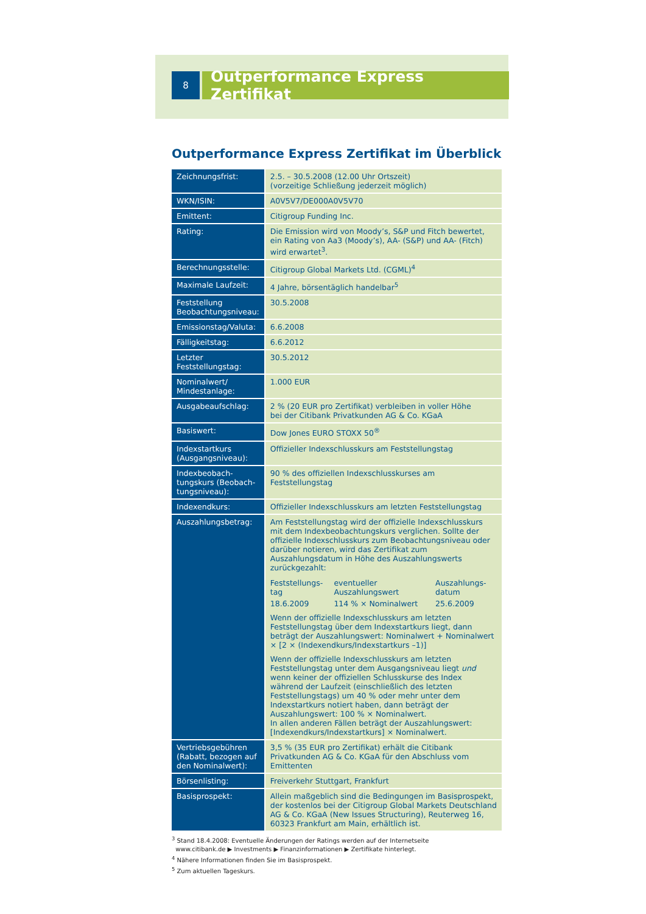8
Outperformance Express Zertifikat
Outperformance Express Zertifikat im Überblick
| Zeichnungsfrist: | 2.5. – 30.5.2008 (12.00 Uhr Ortszeit) (vorzeitige Schließung jederzeit möglich) |
| WKN/ISIN: | A0V5V7/DE000A0V5V70 |
| Emittent: | Citigroup Funding Inc. |
| Rating: | Die Emission wird von Moody’s, S&P und Fitch bewertet, ein Rating von Aa3 (Moody’s), AA- (S&P) und AA- (Fitch) wird erwartet<sup>3</sup>. |
| Berechnungsstelle: | Citigroup Global Markets Ltd. (CGML)<sup>4</sup> |
| Maximale Laufzeit: | 4 Jahre, börsentäglich handelbar<sup>5</sup> |
| Feststellung Beobachtungsniveau: | 30.5.2008 |
| Emissionstag/Valuta: | 6.6.2008 |
| Fälligkeitstag: | 6.6.2012 |
| Letzter Feststellungstag: | 30.5.2012 |
| Nominalwert/ Mindestanlage: | 1.000 EUR |
| Ausgabeaufschlag: | 2 % (20 EUR pro Zertifikat) verbleiben in voller Höhe bei der Citibank Privatkunden AG & Co. KGaA |
| Basiswert: | Dow Jones EURO STOXX 50<sup>®</sup> |
| Indexstartkurs (Ausgangsniveau): | Offizieller Indexschlusskurs am Feststellungstag |
| Indexbeobach-tungskurs (Beobach-tungsniveau): | 90 % des offiziellen Indexschlusskurses am Feststellungstag |
| Indexendkurs: | Offizieller Indexschlusskurs am letzten Feststellungstag |
| Auszahlungsbetrag: | Am Feststellungstag wird der offizielle Indexschlusskurs mit dem Indexbeobachtungskurs verglichen. Sollte der offizielle Indexschlusskurs zum Beobachtungsniveau oder darüber notieren, wird das Zertifikat zum Auszahlungsdatum in Höhe des Auszahlungswerts zurückgezahlt: / Feststellungs- tag / eventueller Auszahlungswert / Auszahlungs- datum / / 18.6.2009 / 114 % × Nominalwert / 25.6.2009 / Wenn der offizielle Indexschlusskurs am letzten Feststellungstag über dem Indexstartkurs liegt, dann beträgt der Auszahlungswert: Nominalwert + Nominalwert × [2 × (Indexendkurs/Indexstartkurs –1)] Wenn der offizielle Indexschlusskurs am letzten Feststellungstag unter dem Ausgangsniveau liegt und wenn keiner der offiziellen Schlusskurse des Index während der Laufzeit (einschließlich des letzten Feststellungstags) um 40 % oder mehr unter dem Indexstartkurs notiert haben, dann beträgt der Auszahlungswert: 100 % × Nominalwert. In allen anderen Fällen beträgt der Auszahlungswert: [Indexendkurs/Indexstartkurs] × Nominalwert. |
| Vertriebsgebühren (Rabatt, bezogen auf den Nominalwert): | 3,5 % (35 EUR pro Zertifikat) erhält die Citibank Privatkunden AG & Co. KGaA für den Abschluss vom Emittenten |
| Börsenlisting: | Freiverkehr Stuttgart, Frankfurt |
| Basisprospekt: | Allein maßgeblich sind die Bedingungen im Basisprospekt, der kostenlos bei der Citigroup Global Markets Deutschland AG & Co. KGaA (New Issues Structuring), Reuterweg 16, 60323 Frankfurt am Main, erhältlich ist. |
<sup>3</sup> Stand 18.4.2008: Eventuelle Änderungen der Ratings werden auf der Internetseite
www.citibank.de ▶ Investments ▶ Finanzinformationen ▶ Zertifikate hinterlegt.
<sup>4</sup> Nähere Informationen finden Sie im Basisprospekt.
<sup>5</sup> Zum aktuellen Tageskurs.